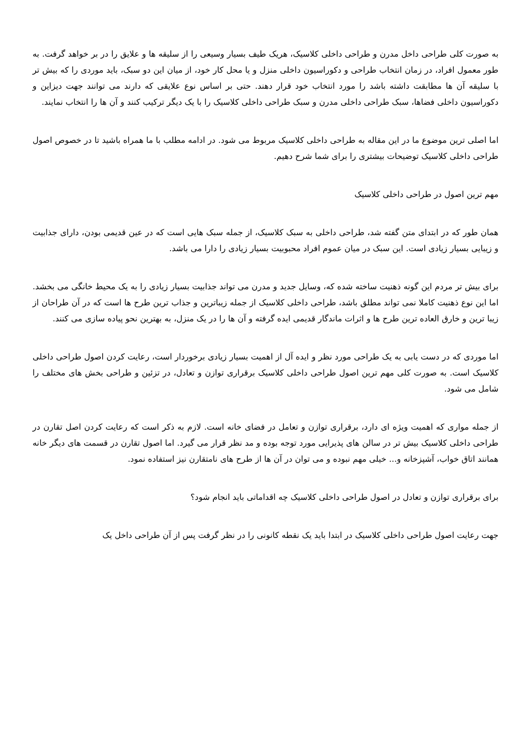به صورت کلی طراحی داخل مدرن و طراحی داخلی کلاسیک، هریک طیف بسیار وسیعی را از سلیقه ها و علایق را در بر خواهد گرفت. به طور معمول افراد، در زمان انتخاب طراحی و دکوراسیون داخلی منزل و یا محل کار خود، از میان این دو سبک، باید موردی را که بیش تر با سلیقه آن ها مطابقت داشته باشد را مورد انتخاب خود قرار دهند. حتی بر اساس نوع علایقی که دارند می توانند جهت دیزاین و دکوراسیون داخلی فضاها، سبک طراحی داخلی مدرن و سبک طراحی داخلی کلاسیک را با یک دیگر ترکیب کنند و آن ها را انتخاب نمایند.
اما اصلی ترین موضوع ما در این مقاله به طراحی داخلی کلاسیک مربوط می شود. در ادامه مطلب با ما همراه باشید تا در خصوص اصول طراحی داخلی کلاسیک توضیحات بیشتری را برای شما شرح دهیم.
مهم ترین اصول در طراحی داخلی کلاسیک
همان طور که در ابتدای متن گفته شد، طراحی داخلی به سبک کلاسیک، از جمله سبک هایی است که در عین قدیمی بودن، دارای جذابیت و زیبایی بسیار زیادی است. این سبک در میان عموم افراد محبوبیت بسیار زیادی را دارا می باشد.
برای بیش تر مردم این گونه ذهنیت ساخته شده که، وسایل جدید و مدرن می تواند جذابیت بسیار زیادی را به یک محیط خانگی می بخشد. اما این نوع ذهنیت کاملا نمی تواند مطلق باشد، طراحی داخلی کلاسیک از جمله زیباترین و جذاب ترین طرح ها است که در آن طراحان از زیبا ترین و خارق العاده ترین طرح ها و اثرات ماندگار قدیمی ایده گرفته و آن ها را در یک منزل، به بهترین نحو پیاده سازی می کنند.
اما موردی که در دست یابی به یک طراحی مورد نظر و ایده آل از اهمیت بسیار زیادی برخوردار است، رعایت کردن اصول طراحی داخلی کلاسیک است. به صورت کلی مهم ترین اصول طراحی داخلی کلاسیک برقراری توازن و تعادل، در تزئین و طراحی بخش های مختلف را شامل می شود.
از جمله مواری که اهمیت ویژه ای دارد، برقراری توازن و تعامل در فضای خانه است. لازم به ذکر است که رعایت کردن اصل تقارن در طراحی داخلی کلاسیک بیش تر در سالن های پذیرایی مورد توجه بوده و مد نظر قرار می گیرد. اما اصول تقارن در قسمت های دیگر خانه همانند اتاق خواب، آشپزخانه و... خیلی مهم نبوده و می توان در آن ها از طرح های نامتقارن نیز استفاده نمود.
برای برقراری توازن و تعادل در اصول طراحی داخلی کلاسیک چه اقداماتی باید انجام شود؟
جهت رعایت اصول طراحی داخلی کلاسیک در ابتدا باید یک نقطه کانونی را در نظر گرفت پس از آن طراحی داخل یک